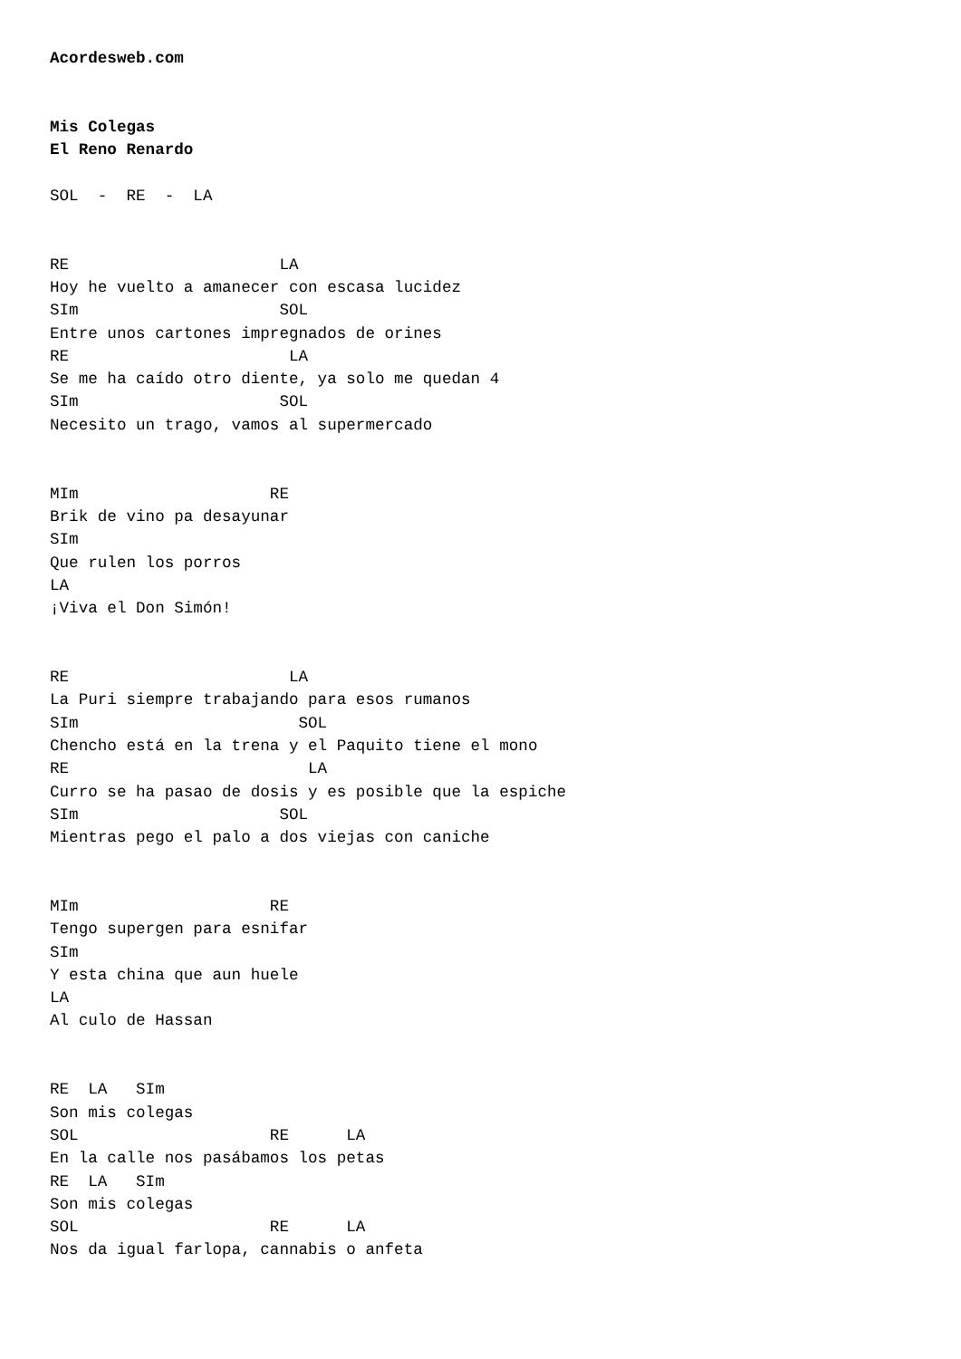Acordesweb.com


Mis Colegas
El Reno Renardo

SOL  -  RE  -  LA


RE                      LA
Hoy he vuelto a amanecer con escasa lucidez
SIm                     SOL
Entre unos cartones impregnados de orines
RE                       LA
Se me ha caído otro diente, ya solo me quedan 4
SIm                     SOL
Necesito un trago, vamos al supermercado


MIm                    RE
Brik de vino pa desayunar
SIm
Que rulen los porros
LA
¡Viva el Don Simón!


RE                       LA
La Puri siempre trabajando para esos rumanos
SIm                       SOL
Chencho está en la trena y el Paquito tiene el mono
RE                         LA
Curro se ha pasao de dosis y es posible que la espiche
SIm                     SOL
Mientras pego el palo a dos viejas con caniche


MIm                    RE
Tengo supergen para esnifar
SIm
Y esta china que aun huele
LA
Al culo de Hassan


RE  LA   SIm
Son mis colegas
SOL                    RE      LA
En la calle nos pasábamos los petas
RE  LA   SIm
Son mis colegas
SOL                    RE      LA
Nos da igual farlopa, cannabis o anfeta